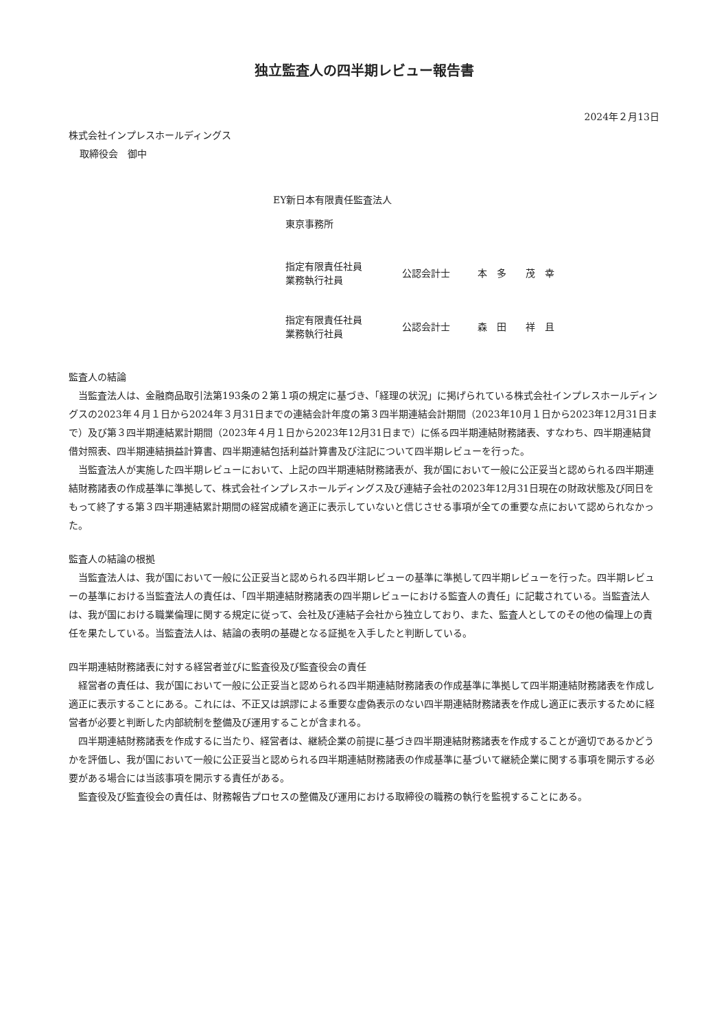独立監査人の四半期レビュー報告書
2024年２月13日
株式会社インプレスホールディングス
取締役会　御中
EY新日本有限責任監査法人
東京事務所
指定有限責任社員
業務執行社員
公認会計士 本　多　　茂　幸
指定有限責任社員
業務執行社員
公認会計士 森　田　　祥　且
監査人の結論
当監査法人は、金融商品取引法第193条の２第１項の規定に基づき、「経理の状況」に掲げられている株式会社インプレスホールディングスの2023年４月１日から2024年３月31日までの連結会計年度の第３四半期連結会計期間（2023年10月１日から2023年12月31日まで）及び第３四半期連結累計期間（2023年４月１日から2023年12月31日まで）に係る四半期連結財務諸表、すなわち、四半期連結貸借対照表、四半期連結損益計算書、四半期連結包括利益計算書及び注記について四半期レビューを行った。
当監査法人が実施した四半期レビューにおいて、上記の四半期連結財務諸表が、我が国において一般に公正妥当と認められる四半期連結財務諸表の作成基準に準拠して、株式会社インプレスホールディングス及び連結子会社の2023年12月31日現在の財政状態及び同日をもって終了する第３四半期連結累計期間の経営成績を適正に表示していないと信じさせる事項が全ての重要な点において認められなかった。
監査人の結論の根拠
当監査法人は、我が国において一般に公正妥当と認められる四半期レビューの基準に準拠して四半期レビューを行った。四半期レビューの基準における当監査法人の責任は、「四半期連結財務諸表の四半期レビューにおける監査人の責任」に記載されている。当監査法人は、我が国における職業倫理に関する規定に従って、会社及び連結子会社から独立しており、また、監査人としてのその他の倫理上の責任を果たしている。当監査法人は、結論の表明の基礎となる証拠を入手したと判断している。
四半期連結財務諸表に対する経営者並びに監査役及び監査役会の責任
経営者の責任は、我が国において一般に公正妥当と認められる四半期連結財務諸表の作成基準に準拠して四半期連結財務諸表を作成し適正に表示することにある。これには、不正又は誤謬による重要な虚偽表示のない四半期連結財務諸表を作成し適正に表示するために経営者が必要と判断した内部統制を整備及び運用することが含まれる。
四半期連結財務諸表を作成するに当たり、経営者は、継続企業の前提に基づき四半期連結財務諸表を作成することが適切であるかどうかを評価し、我が国において一般に公正妥当と認められる四半期連結財務諸表の作成基準に基づいて継続企業に関する事項を開示する必要がある場合には当該事項を開示する責任がある。
監査役及び監査役会の責任は、財務報告プロセスの整備及び運用における取締役の職務の執行を監視することにある。